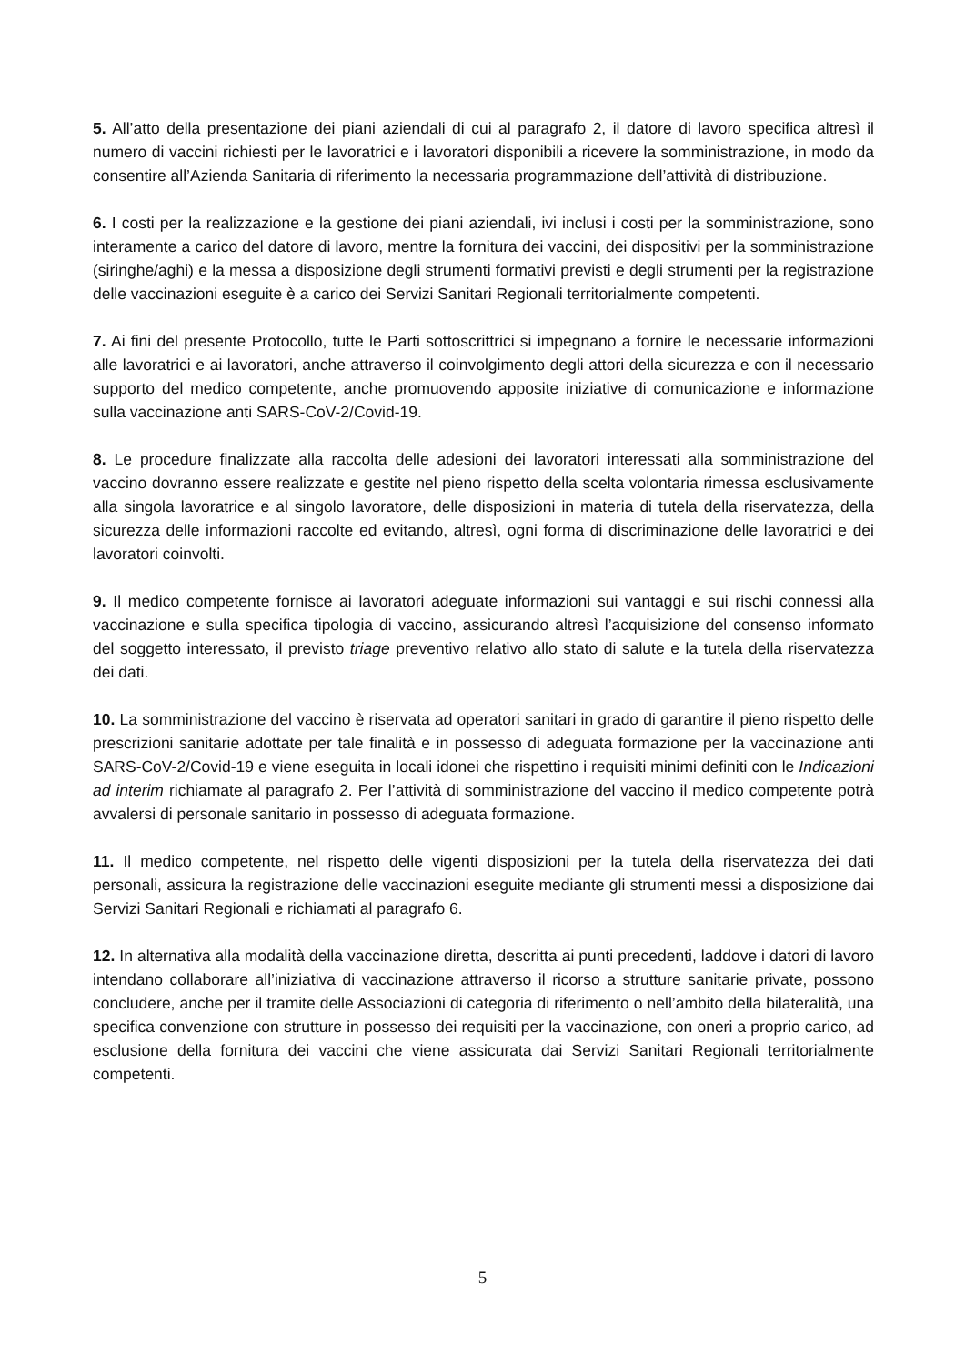5. All’atto della presentazione dei piani aziendali di cui al paragrafo 2, il datore di lavoro specifica altresì il numero di vaccini richiesti per le lavoratrici e i lavoratori disponibili a ricevere la somministrazione, in modo da consentire all’Azienda Sanitaria di riferimento la necessaria programmazione dell’attività di distribuzione.
6. I costi per la realizzazione e la gestione dei piani aziendali, ivi inclusi i costi per la somministrazione, sono interamente a carico del datore di lavoro, mentre la fornitura dei vaccini, dei dispositivi per la somministrazione (siringhe/aghi) e la messa a disposizione degli strumenti formativi previsti e degli strumenti per la registrazione delle vaccinazioni eseguite è a carico dei Servizi Sanitari Regionali territorialmente competenti.
7. Ai fini del presente Protocollo, tutte le Parti sottoscrittrici si impegnano a fornire le necessarie informazioni alle lavoratrici e ai lavoratori, anche attraverso il coinvolgimento degli attori della sicurezza e con il necessario supporto del medico competente, anche promuovendo apposite iniziative di comunicazione e informazione sulla vaccinazione anti SARS-CoV-2/Covid-19.
8. Le procedure finalizzate alla raccolta delle adesioni dei lavoratori interessati alla somministrazione del vaccino dovranno essere realizzate e gestite nel pieno rispetto della scelta volontaria rimessa esclusivamente alla singola lavoratrice e al singolo lavoratore, delle disposizioni in materia di tutela della riservatezza, della sicurezza delle informazioni raccolte ed evitando, altresì, ogni forma di discriminazione delle lavoratrici e dei lavoratori coinvolti.
9. Il medico competente fornisce ai lavoratori adeguate informazioni sui vantaggi e sui rischi connessi alla vaccinazione e sulla specifica tipologia di vaccino, assicurando altresì l’acquisizione del consenso informato del soggetto interessato, il previsto triage preventivo relativo allo stato di salute e la tutela della riservatezza dei dati.
10. La somministrazione del vaccino è riservata ad operatori sanitari in grado di garantire il pieno rispetto delle prescrizioni sanitarie adottate per tale finalità e in possesso di adeguata formazione per la vaccinazione anti SARS-CoV-2/Covid-19 e viene eseguita in locali idonei che rispettino i requisiti minimi definiti con le Indicazioni ad interim richiamate al paragrafo 2. Per l’attività di somministrazione del vaccino il medico competente potrà avvalersi di personale sanitario in possesso di adeguata formazione.
11. Il medico competente, nel rispetto delle vigenti disposizioni per la tutela della riservatezza dei dati personali, assicura la registrazione delle vaccinazioni eseguite mediante gli strumenti messi a disposizione dai Servizi Sanitari Regionali e richiamati al paragrafo 6.
12. In alternativa alla modalità della vaccinazione diretta, descritta ai punti precedenti, laddove i datori di lavoro intendano collaborare all’iniziativa di vaccinazione attraverso il ricorso a strutture sanitarie private, possono concludere, anche per il tramite delle Associazioni di categoria di riferimento o nell’ambito della bilateralità, una specifica convenzione con strutture in possesso dei requisiti per la vaccinazione, con oneri a proprio carico, ad esclusione della fornitura dei vaccini che viene assicurata dai Servizi Sanitari Regionali territorialmente competenti.
5